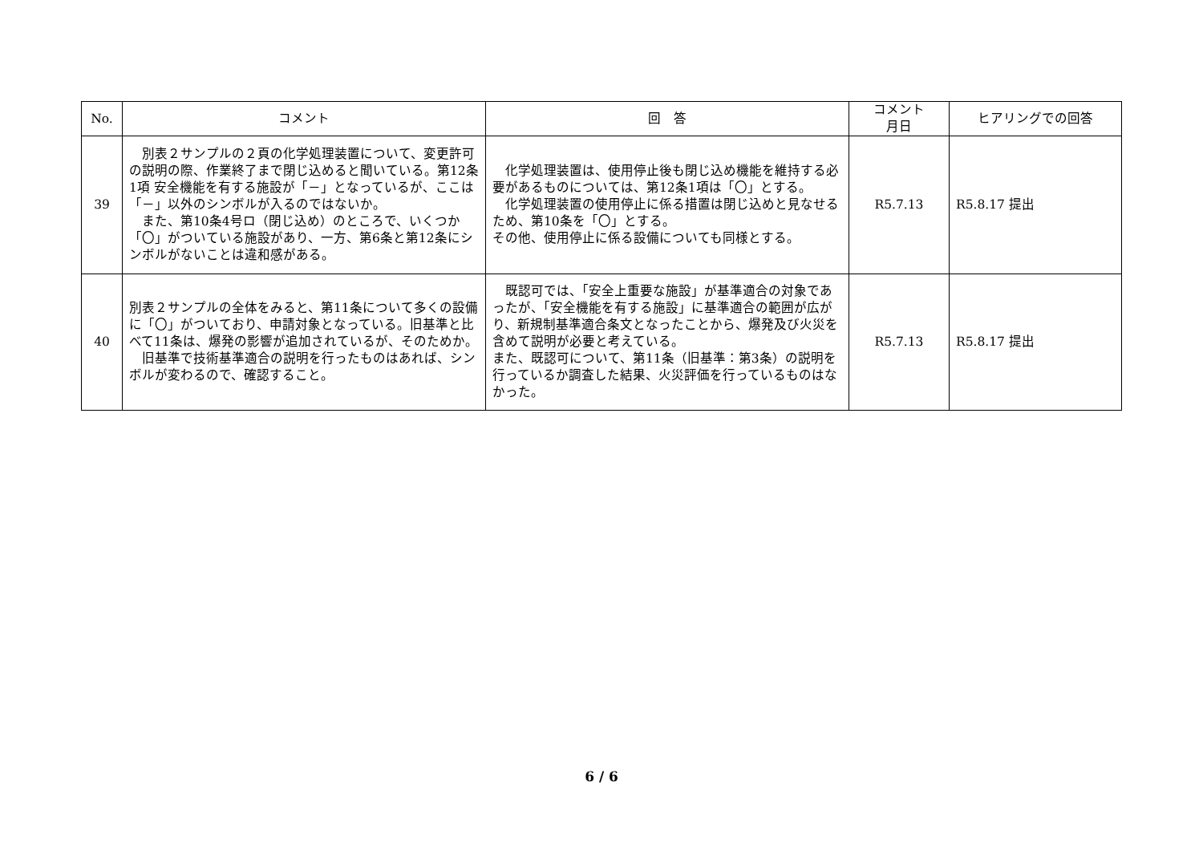| No. | コメント | 回 答 | コメント 月日 | ヒアリングでの回答 |
| --- | --- | --- | --- | --- |
| 39 | 別表２サンプルの２頁の化学処理装置について、変更許可の説明の際、作業終了まで閉じ込めると聞いている。第12条1項 安全機能を有する施設が「－」となっているが、ここは「－」以外のシンボルが入るのではないか。 また、第10条4号ロ（閉じ込め）のところで、いくつか「〇」がついている施設があり、一方、第6条と第12条にシンボルがないことは違和感がある。 | 化学処理装置は、使用停止後も閉じ込め機能を維持する必要があるものについては、第12条1項は「〇」とする。 化学処理装置の使用停止に係る措置は閉じ込めと見なせるため、第10条を「〇」とする。 その他、使用停止に係る設備についても同様とする。 | R5.7.13 | R5.8.17 提出 |
| 40 | 別表２サンプルの全体をみると、第11条について多くの設備に「〇」がついており、申請対象となっている。旧基準と比べて11条は、爆発の影響が追加されているが、そのためか。 旧基準で技術基準適合の説明を行ったものはあれば、シンボルが変わるので、確認すること。 | 既認可では、「安全上重要な施設」が基準適合の対象であったが、「安全機能を有する施設」に基準適合の範囲が広がり、新規制基準適合条文となったことから、爆発及び火災を含めて説明が必要と考えている。 また、既認可について、第11条（旧基準：第3条）の説明を行っているか調査した結果、火災評価を行っているものはなかった。 | R5.7.13 | R5.8.17 提出 |
6 / 6